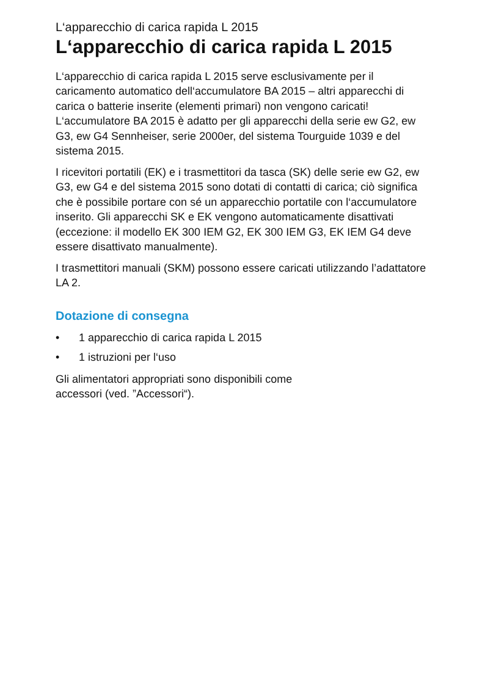L‘apparecchio di carica rapida L 2015
L‘apparecchio di carica rapida L 2015
L‘apparecchio di carica rapida L 2015 serve esclusivamente per il caricamento automatico dell‘accumulatore BA 2015 – altri apparecchi di carica o batterie inserite (elementi primari) non vengono caricati! L‘accumulatore BA 2015 è adatto per gli apparecchi della serie ew G2, ew G3, ew G4 Sennheiser, serie 2000er, del sistema Tourguide 1039 e del sistema 2015.
I ricevitori portatili (EK) e i trasmettitori da tasca (SK) delle serie ew G2, ew G3, ew G4 e del sistema 2015 sono dotati di contatti di carica; ciò significa che è possibile portare con sé un apparecchio portatile con l‘accumulatore inserito. Gli apparecchi SK e EK vengono automaticamente disattivati (eccezione: il modello EK 300 IEM G2, EK 300 IEM G3, EK IEM G4 deve essere disattivato manualmente).
I trasmettitori manuali (SKM) possono essere caricati utilizzando l’adattatore LA 2.
Dotazione di consegna
• 1 apparecchio di carica rapida L 2015
• 1 istruzioni per l‘uso
Gli alimentatori appropriati sono disponibili come
accessori (ved. ”Accessori“).